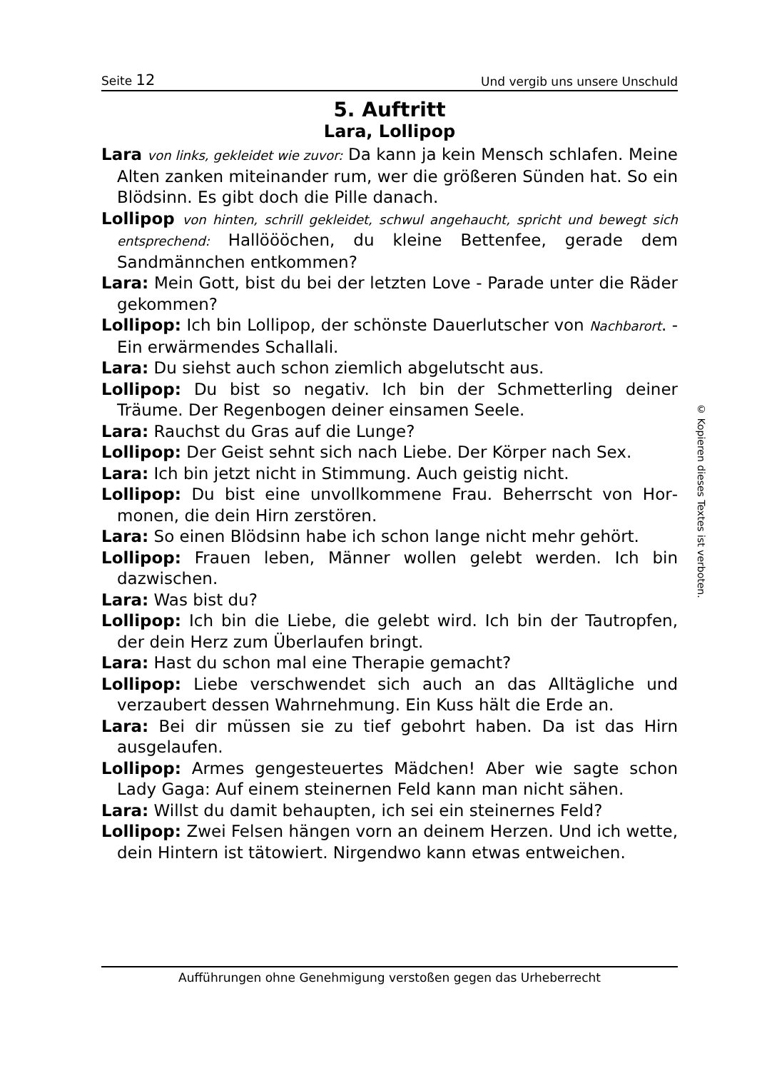Seite 12 Und vergib uns unsere Unschuld
5. Auftritt
Lara, Lollipop
Lara von links, gekleidet wie zuvor: Da kann ja kein Mensch schlafen. Meine Alten zanken miteinander rum, wer die größeren Sünden hat. So ein Blödsinn. Es gibt doch die Pille danach.
Lollipop von hinten, schrill gekleidet, schwul angehaucht, spricht und bewegt sich entsprechend: Hallöööchen, du kleine Bettenfee, gerade dem Sandmännchen entkommen?
Lara: Mein Gott, bist du bei der letzten Love - Parade unter die Räder gekommen?
Lollipop: Ich bin Lollipop, der schönste Dauerlutscher von Nachbar­ort. - Ein erwärmendes Schallali.
Lara: Du siehst auch schon ziemlich abgelutscht aus.
Lollipop: Du bist so negativ. Ich bin der Schmetterling deiner Träume. Der Regenbogen deiner einsamen Seele.
Lara: Rauchst du Gras auf die Lunge?
Lollipop: Der Geist sehnt sich nach Liebe. Der Körper nach Sex.
Lara: Ich bin jetzt nicht in Stimmung. Auch geistig nicht.
Lollipop: Du bist eine unvollkommene Frau. Beherrscht von Hor­monen, die dein Hirn zerstören.
Lara: So einen Blödsinn habe ich schon lange nicht mehr gehört.
Lollipop: Frauen leben, Männer wollen gelebt werden. Ich bin dazwischen.
Lara: Was bist du?
Lollipop: Ich bin die Liebe, die gelebt wird. Ich bin der Tautrop­fen, der dein Herz zum Überlaufen bringt.
Lara: Hast du schon mal eine Therapie gemacht?
Lollipop: Liebe verschwendet sich auch an das Alltägliche und verzaubert dessen Wahrnehmung. Ein Kuss hält die Erde an.
Lara: Bei dir müssen sie zu tief gebohrt haben. Da ist das Hirn ausgelaufen.
Lollipop: Armes gengesteuertes Mädchen! Aber wie sagte schon Lady Gaga: Auf einem steinernen Feld kann man nicht sähen.
Lara: Willst du damit behaupten, ich sei ein steinernes Feld?
Lollipop: Zwei Felsen hängen vorn an deinem Herzen. Und ich wette, dein Hintern ist tätowiert. Nirgendwo kann etwas ent­weichen.
© Kopieren dieses Textes ist verboten.
Aufführungen ohne Genehmigung verstoßen gegen das Urheberrecht